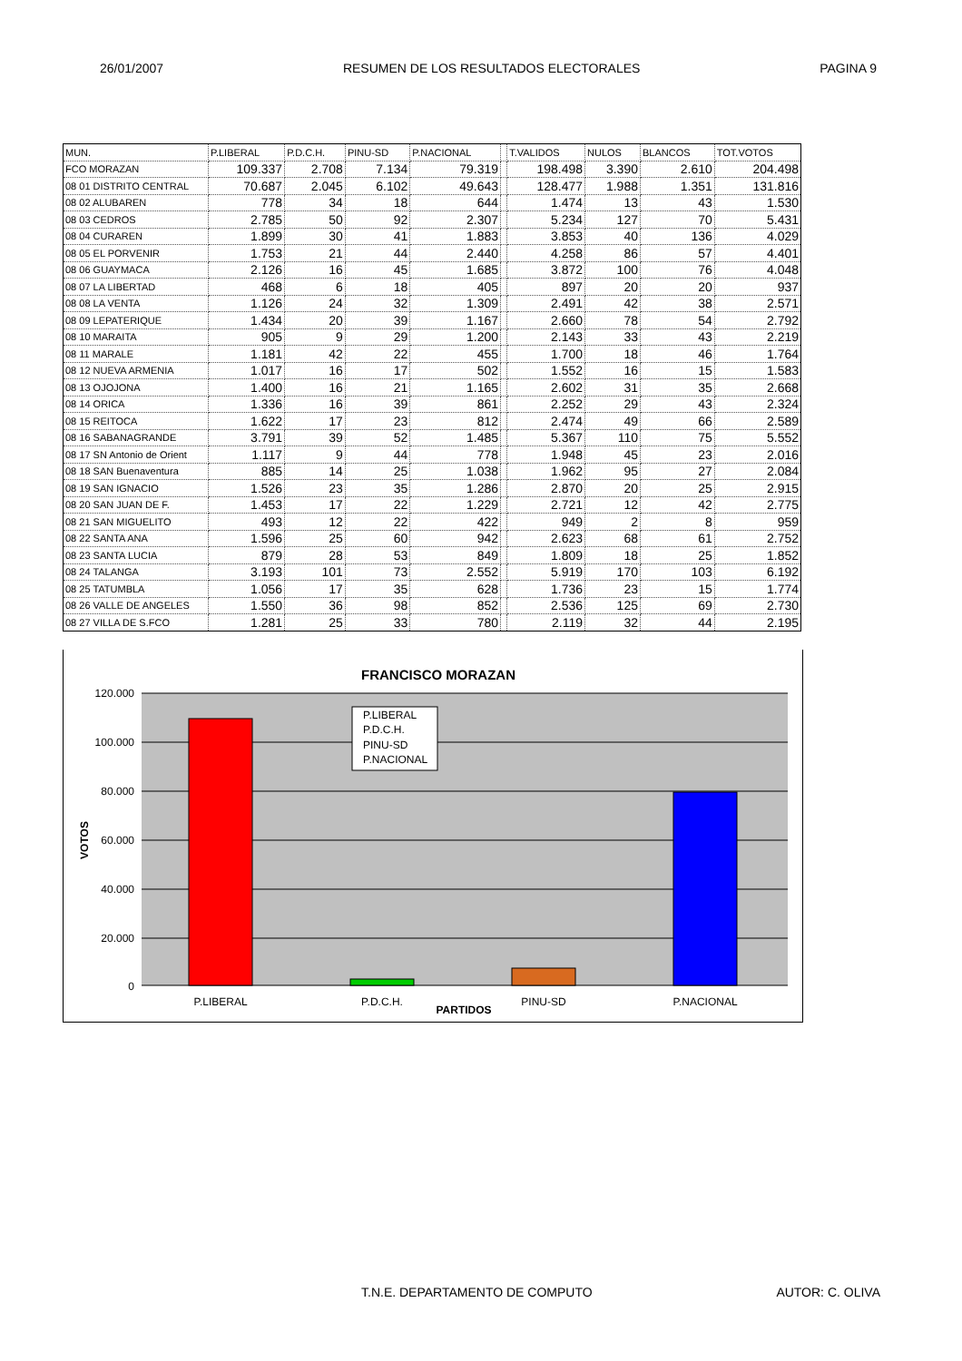26/01/2007 RESUMEN DE LOS RESULTADOS ELECTORALES PAGINA 9
| MUN. | P.LIBERAL | P.D.C.H. | PINU-SD | P.NACIONAL | | T.VALIDOS | NULOS | BLANCOS | TOT.VOTOS |
| --- | --- | --- | --- | --- | --- | --- | --- | --- | --- |
| FCO MORAZAN | 109.337 | 2.708 | 7.134 | 79.319 | | 198.498 | 3.390 | 2.610 | 204.498 |
| 08 01 DISTRITO CENTRAL | 70.687 | 2.045 | 6.102 | 49.643 | | 128.477 | 1.988 | 1.351 | 131.816 |
| 08 02 ALUBAREN | 778 | 34 | 18 | 644 | | 1.474 | 13 | 43 | 1.530 |
| 08 03 CEDROS | 2.785 | 50 | 92 | 2.307 | | 5.234 | 127 | 70 | 5.431 |
| 08 04 CURAREN | 1.899 | 30 | 41 | 1.883 | | 3.853 | 40 | 136 | 4.029 |
| 08 05 EL PORVENIR | 1.753 | 21 | 44 | 2.440 | | 4.258 | 86 | 57 | 4.401 |
| 08 06 GUAYMACA | 2.126 | 16 | 45 | 1.685 | | 3.872 | 100 | 76 | 4.048 |
| 08 07 LA LIBERTAD | 468 | 6 | 18 | 405 | | 897 | 20 | 20 | 937 |
| 08 08 LA VENTA | 1.126 | 24 | 32 | 1.309 | | 2.491 | 42 | 38 | 2.571 |
| 08 09 LEPATERIQUE | 1.434 | 20 | 39 | 1.167 | | 2.660 | 78 | 54 | 2.792 |
| 08 10 MARAITA | 905 | 9 | 29 | 1.200 | | 2.143 | 33 | 43 | 2.219 |
| 08 11 MARALE | 1.181 | 42 | 22 | 455 | | 1.700 | 18 | 46 | 1.764 |
| 08 12 NUEVA ARMENIA | 1.017 | 16 | 17 | 502 | | 1.552 | 16 | 15 | 1.583 |
| 08 13 OJOJONA | 1.400 | 16 | 21 | 1.165 | | 2.602 | 31 | 35 | 2.668 |
| 08 14 ORICA | 1.336 | 16 | 39 | 861 | | 2.252 | 29 | 43 | 2.324 |
| 08 15 REITOCA | 1.622 | 17 | 23 | 812 | | 2.474 | 49 | 66 | 2.589 |
| 08 16 SABANAGRANDE | 3.791 | 39 | 52 | 1.485 | | 5.367 | 110 | 75 | 5.552 |
| 08 17 SN Antonio de Orient | 1.117 | 9 | 44 | 778 | | 1.948 | 45 | 23 | 2.016 |
| 08 18 SAN Buenaventura | 885 | 14 | 25 | 1.038 | | 1.962 | 95 | 27 | 2.084 |
| 08 19 SAN IGNACIO | 1.526 | 23 | 35 | 1.286 | | 2.870 | 20 | 25 | 2.915 |
| 08 20 SAN JUAN DE F. | 1.453 | 17 | 22 | 1.229 | | 2.721 | 12 | 42 | 2.775 |
| 08 21 SAN MIGUELITO | 493 | 12 | 22 | 422 | | 949 | 2 | 8 | 959 |
| 08 22 SANTA ANA | 1.596 | 25 | 60 | 942 | | 2.623 | 68 | 61 | 2.752 |
| 08 23 SANTA LUCIA | 879 | 28 | 53 | 849 | | 1.809 | 18 | 25 | 1.852 |
| 08 24 TALANGA | 3.193 | 101 | 73 | 2.552 | | 5.919 | 170 | 103 | 6.192 |
| 08 25 TATUMBLA | 1.056 | 17 | 35 | 628 | | 1.736 | 23 | 15 | 1.774 |
| 08 26 VALLE DE ANGELES | 1.550 | 36 | 98 | 852 | | 2.536 | 125 | 69 | 2.730 |
| 08 27 VILLA DE S.FCO | 1.281 | 25 | 33 | 780 | | 2.119 | 32 | 44 | 2.195 |
FRANCISCO MORAZAN
120.000
100.000
80.000
60.000
40.000
20.000
0
VOTOS
P.LIBERAL
P.D.C.H.
PINU-SD
P.NACIONAL
P.LIBERAL
P.D.C.H.
PINU-SD
P.NACIONAL
PARTIDOS
T.N.E. DEPARTAMENTO DE COMPUTO AUTOR: C. OLIVA